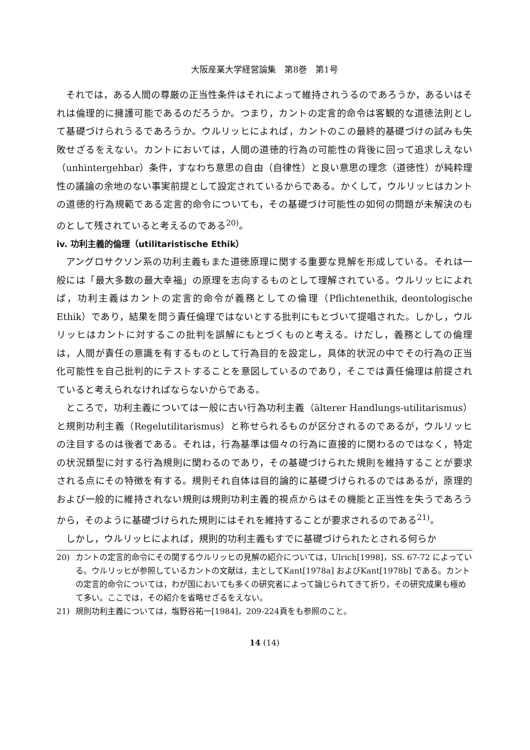大阪産業大学経営論集　第8巻　第1号
それでは，ある人間の尊厳の正当性条件はそれによって維持されうるのであろうか，あるいはそれは倫理的に擁護可能であるのだろうか。つまり，カントの定言的命令は客観的な道徳法則として基礎づけられうるであろうか。ウルリッヒによれば，カントのこの最終的基礎づけの試みも失敗せざるをえない。カントにおいては，人間の道徳的行為の可能性の背後に回って追求しえない（unhintergehbar）条件，すなわち意思の自由（自律性）と良い意思の理念（道徳性）が純粋理性の議論の余地のない事実前提として設定されているからである。かくして，ウルリッヒはカントの道徳的行為規範である定言的命令についても，その基礎づけ可能性の如何の問題が未解決のものとして残されていると考えるのである<sup>20)</sup>。
iv. 功利主義的倫理（utilitaristische Ethik）
アングロサクソン系の功利主義もまた道徳原理に関する重要な見解を形成している。それは一般には「最大多数の最大幸福」の原理を志向するものとして理解されている。ウルリッヒによれば，功利主義はカントの定言的命令が義務としての倫理（Pflichtenethik, deontologische Ethik）であり，結果を問う責任倫理ではないとする批判にもとづいて提唱された。しかし，ウルリッヒはカントに対するこの批判を誤解にもとづくものと考える。けだし，義務としての倫理は，人間が責任の意識を有するものとして行為目的を設定し，具体的状況の中でその行為の正当化可能性を自己批判的にテストすることを意図しているのであり，そこでは責任倫理は前提されていると考えられなければならないからである。
ところで，功利主義については一般に古い行為功利主義（älterer Handlungs-utilitarismus）と規則功利主義（Regelutilitarismus）と称せられるものが区分されるのであるが，ウルリッヒの注目するのは後者である。それは，行為基準は個々の行為に直接的に関わるのではなく，特定の状況類型に対する行為規則に関わるのであり，その基礎づけられた規則を維持することが要求される点にその特徴を有する。規則それ自体は目的論的に基礎づけられるのではあるが，原理的および一般的に維持されない規則は規則功利主義的視点からはその機能と正当性を失うであろうから，そのように基礎づけられた規則にはそれを維持することが要求されるのである<sup>21)</sup>。
しかし，ウルリッヒによれば，規則的功利主義もすでに基礎づけられたとされる何らか
20) カントの定言的命令にその関するウルリッヒの見解の紹介については，Ulrich[1998]，SS. 67-72 によっている。ウルリッヒが参照しているカントの文献は，主としてKant[1978a] およびKant[1978b] である。カントの定言的命令については，わが国においても多くの研究者によって論じられてきて折り，その研究成果も極めて多い。ここでは，その紹介を省略せざるをえない。
21) 規則功利主義については，塩野谷祐一[1984]，209-224頁をも参照のこと。
14 (14)